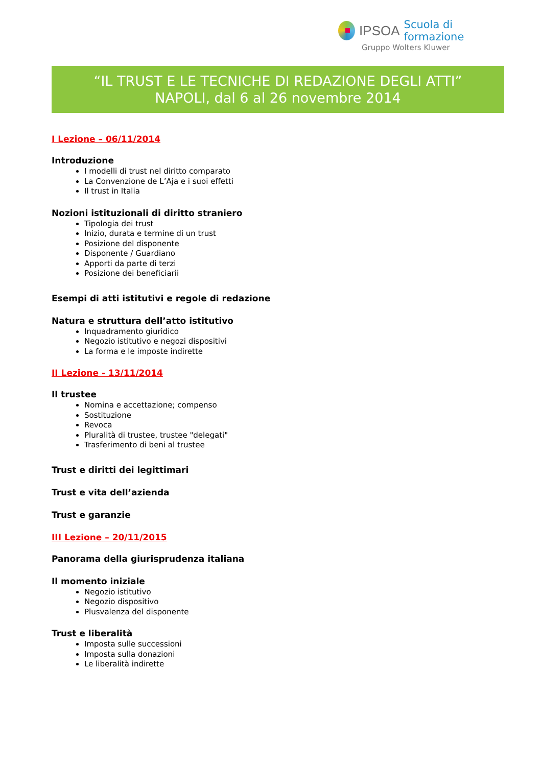IPSOA Scuola di formazione
Gruppo Wolters Kluwer
“IL TRUST E LE TECNICHE DI REDAZIONE DEGLI ATTI”
NAPOLI, dal 6 al 26 novembre 2014
I Lezione – 06/11/2014
Introduzione
I modelli di trust nel diritto comparato
La Convenzione de L’Aja e i suoi effetti
Il trust in Italia
Nozioni istituzionali di diritto straniero
Tipologia dei trust
Inizio, durata e termine di un trust
Posizione del disponente
Disponente / Guardiano
Apporti da parte di terzi
Posizione dei beneficiarii
Esempi di atti istitutivi e regole di redazione
Natura e struttura dell’atto istitutivo
Inquadramento giuridico
Negozio istitutivo e negozi dispositivi
La forma e le imposte indirette
II Lezione - 13/11/2014
Il trustee
Nomina e accettazione; compenso
Sostituzione
Revoca
Pluralità di trustee, trustee "delegati"
Trasferimento di beni al trustee
Trust e diritti dei legittimari
Trust e vita dell’azienda
Trust e garanzie
III Lezione – 20/11/2015
Panorama della giurisprudenza italiana
Il momento iniziale
Negozio istitutivo
Negozio dispositivo
Plusvalenza del disponente
Trust e liberalità
Imposta sulle successioni
Imposta sulla donazioni
Le liberalità indirette